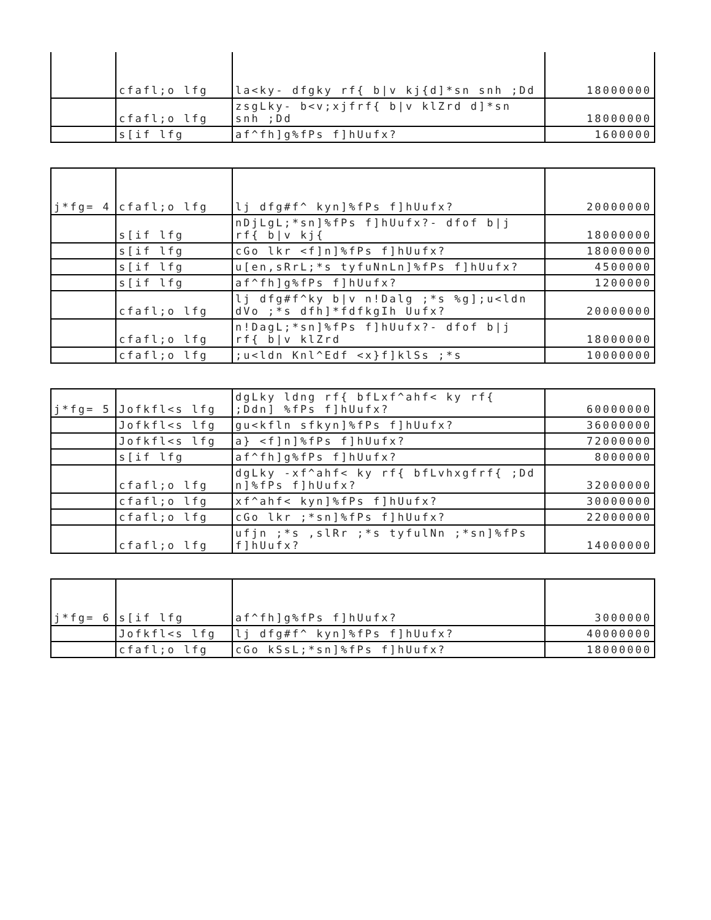| | cfafl;o lfg | la<ky- dfgky rf{ b/v kj{d]*sn snh ;Dd | 18000000 |
| | cfafl;o lfg | zsgLky- b<v;xjfrf{ b/v klZrd d]*sn snh ;Dd | 18000000 |
| | s[if lfg | af^fh]g%fPs f]hUufx? | 1600000 |
| j*fg= 4 | cfafl;o lfg | lj dfg#f^ kyn]%fPs f]hUufx? | 20000000 |
| | s[if lfg | nDjLgL;*sn]%fPs f]hUufx?- dfof b/j rf{ b/v kj{ | 18000000 |
| | s[if lfg | cGo lkr <f]n]%fPs f]hUufx? | 18000000 |
| | s[if lfg | u[en,sRrL;*s tyfuNnLn]%fPs f]hUufx? | 4500000 |
| | s[if lfg | af^fh]g%fPs f]hUufx? | 1200000 |
| | cfafl;o lfg | lj dfg#f^ky b/v n!Dalg ;*s %g];u<ldn dVo ;*s dfh]*fdfkgIh Uufx? | 20000000 |
| | cfafl;o lfg | n!DagL;*sn]%fPs f]hUufx?- dfof b/j rf{ b/v klZrd | 18000000 |
| | cfafl;o lfg | ;u<ldn Knl^Edf <x}f]klSs ;*s | 10000000 |
| j*fg= 5 | Jofkfl<s lfg | dgLky ldng rf{ bfLxf^ahf< ky rf{ ;Ddn] %fPs f]hUufx? | 60000000 |
| | Jofkfl<s lfg | gu<kfln sfkyn]%fPs f]hUufx? | 36000000 |
| | Jofkfl<s lfg | a} <f]n]%fPs f]hUufx? | 72000000 |
| | s[if lfg | af^fh]g%fPs f]hUufx? | 8000000 |
| | cfafl;o lfg | dgLky -xf^ahf< ky rf{ bfLvhxgfrf{ ;Dd n]%fPs f]hUufx? | 32000000 |
| | cfafl;o lfg | xf^ahf< kyn]%fPs f]hUufx? | 30000000 |
| | cfafl;o lfg | cGo lkr ;*sn]%fPs f]hUufx? | 22000000 |
| | cfafl;o lfg | ufjn ;*s ,slRr ;*s tyfulNn ;*sn]%fPs f]hUufx? | 14000000 |
| j*fg= 6 | s[if lfg | af^fh]g%fPs f]hUufx? | 3000000 |
| | Jofkfl<s lfg | lj dfg#f^ kyn]%fPs f]hUufx? | 40000000 |
| | cfafl;o lfg | cGo kSsL;*sn]%fPs f]hUufx? | 18000000 |